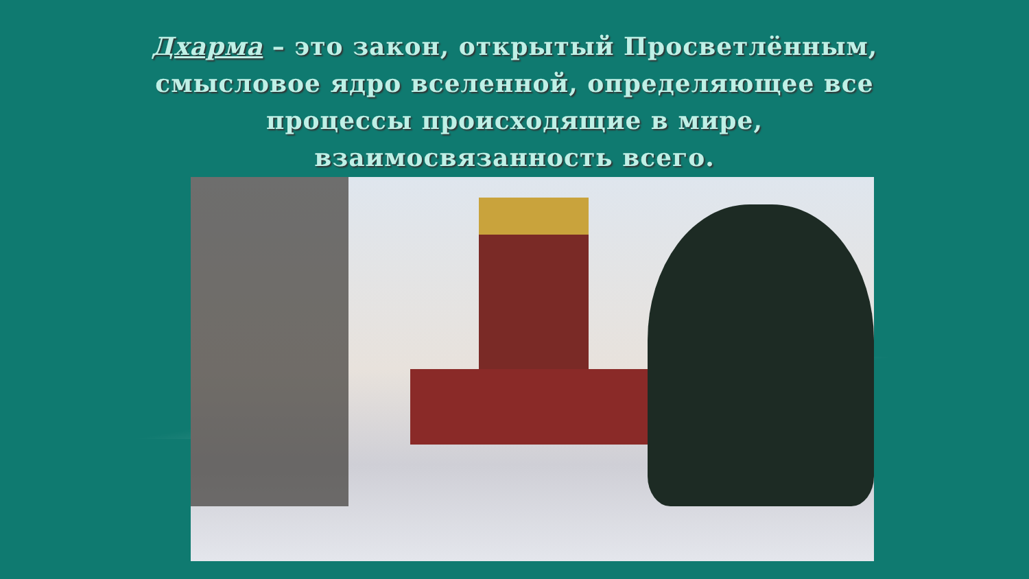Дхарма – это закон, открытый Просветлённым,
смысловое ядро вселенной, определяющее все
процессы происходящие в мире,
взаимосвязанность всего.